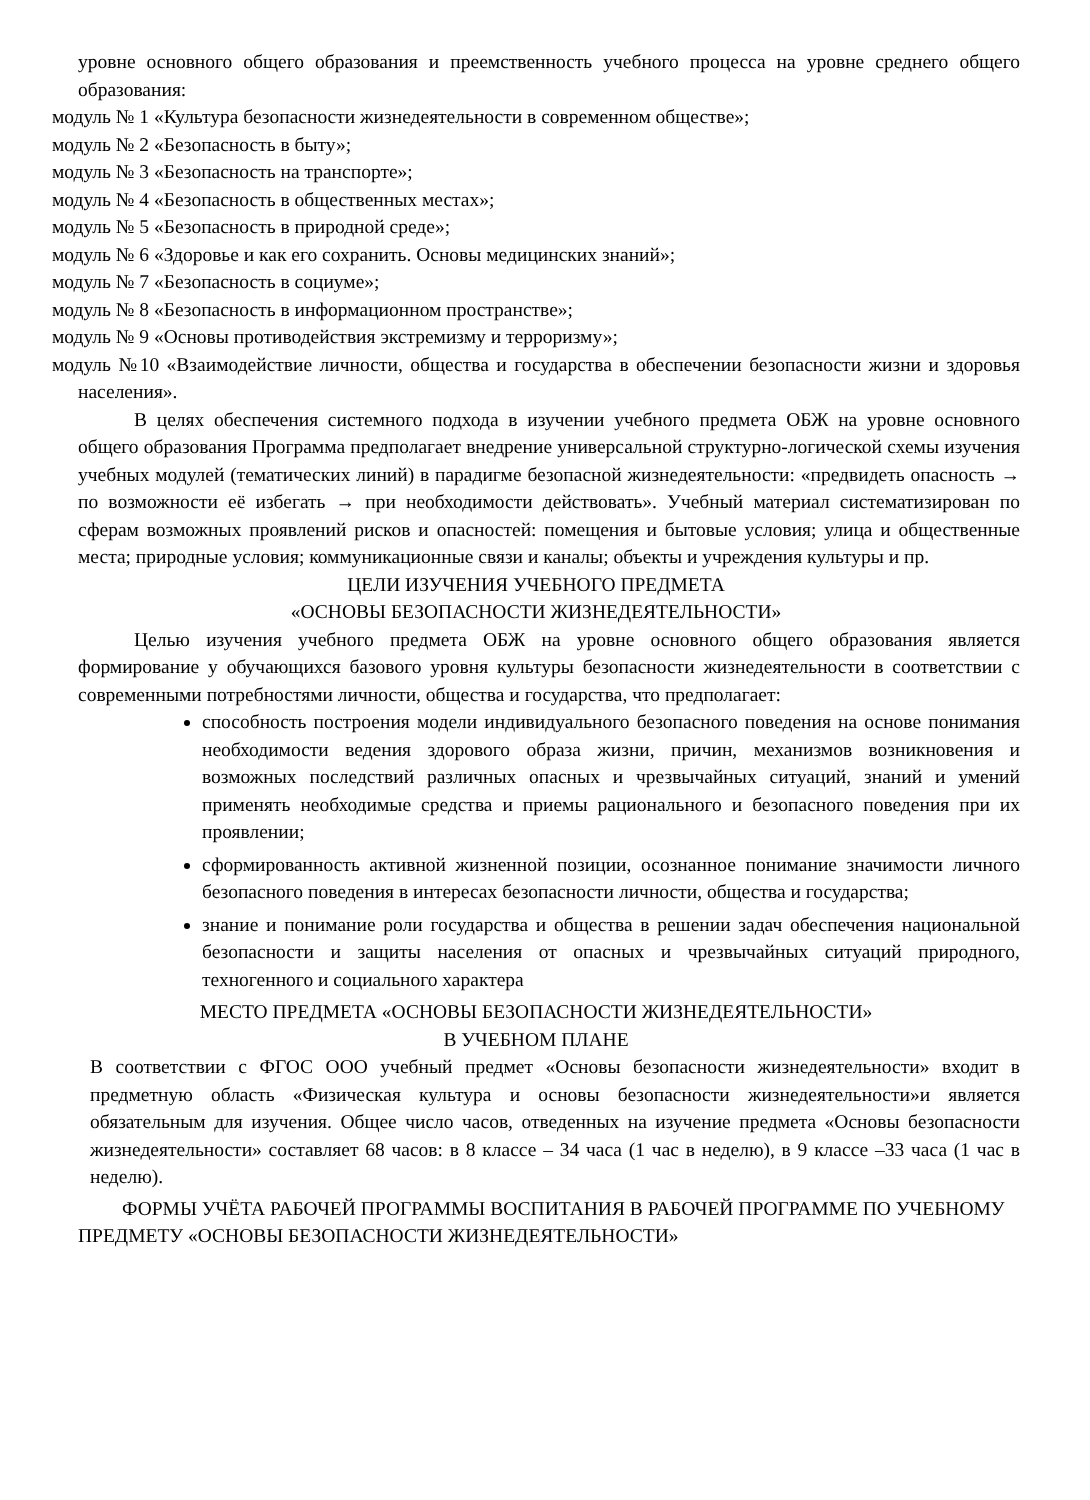уровне основного общего образования и преемственность учебного процесса на уровне среднего общего образования:
модуль № 1 «Культура безопасности жизнедеятельности в современном обществе»;
модуль № 2 «Безопасность в быту»;
модуль № 3 «Безопасность на транспорте»;
модуль № 4 «Безопасность в общественных местах»;
модуль № 5 «Безопасность в природной среде»;
модуль № 6 «Здоровье и как его сохранить. Основы медицинских знаний»;
модуль № 7 «Безопасность в социуме»;
модуль № 8 «Безопасность в информационном пространстве»;
модуль № 9 «Основы противодействия экстремизму и терроризму»;
модуль №10 «Взаимодействие личности, общества и государства в обеспечении безопасности жизни и здоровья населения».
В целях обеспечения системного подхода в изучении учебного предмета ОБЖ на уровне основного общего образования Программа предполагает внедрение универсальной структурно-логической схемы изучения учебных модулей (тематических линий) в парадигме безопасной жизнедеятельности: «предвидеть опасность → по возможности её избегать → при необходимости действовать». Учебный материал систематизирован по сферам возможных проявлений рисков и опасностей: помещения и бытовые условия; улица и общественные места; природные условия; коммуникационные связи и каналы; объекты и учреждения культуры и пр.
ЦЕЛИ ИЗУЧЕНИЯ УЧЕБНОГО ПРЕДМЕТА
«ОСНОВЫ БЕЗОПАСНОСТИ ЖИЗНЕДЕЯТЕЛЬНОСТИ»
Целью изучения учебного предмета ОБЖ на уровне основного общего образования является формирование у обучающихся базового уровня культуры безопасности жизнедеятельности в соответствии с современными потребностями личности, общества и государства, что предполагает:
способность построения модели индивидуального безопасного поведения на основе понимания необходимости ведения здорового образа жизни, причин, механизмов возникновения и возможных последствий различных опасных и чрезвычайных ситуаций, знаний и умений применять необходимые средства и приемы рационального и безопасного поведения при их проявлении;
сформированность активной жизненной позиции, осознанное понимание значимости личного безопасного поведения в интересах безопасности личности, общества и государства;
знание и понимание роли государства и общества в решении задач обеспечения национальной безопасности и защиты населения от опасных и чрезвычайных ситуаций природного, техногенного и социального характера
МЕСТО ПРЕДМЕТА «ОСНОВЫ БЕЗОПАСНОСТИ ЖИЗНЕДЕЯТЕЛЬНОСТИ»
В УЧЕБНОМ ПЛАНЕ
В соответствии с ФГОС ООО учебный предмет «Основы безопасности жизнедеятельности» входит в предметную область «Физическая культура и основы безопасности жизнедеятельности»и является обязательным для изучения. Общее число часов, отведенных на изучение предмета «Основы безопасности жизнедеятельности» составляет 68 часов: в 8 классе – 34 часа (1 час в неделю), в 9 классе –33 часа (1 час в неделю).
ФОРМЫ УЧЁТА РАБОЧЕЙ ПРОГРАММЫ ВОСПИТАНИЯ В РАБОЧЕЙ ПРОГРАММЕ ПО УЧЕБНОМУ ПРЕДМЕТУ «ОСНОВЫ БЕЗОПАСНОСТИ ЖИЗНЕДЕЯТЕЛЬНОСТИ»